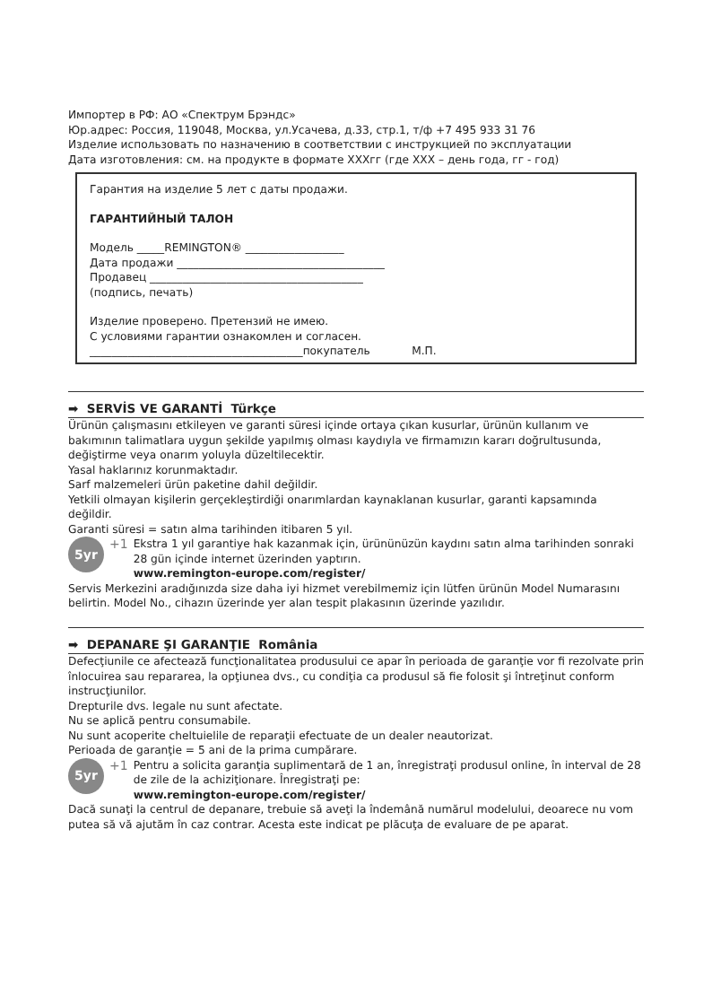Импортер в РФ: АО «Спектрум Брэндс»
Юр.адрес: Россия, 119048, Москва, ул.Усачева, д.33, стр.1, т/ф +7 495 933 31 76
Изделие использовать по назначению в соответствии с инструкцией по эксплуатации
Дата изготовления: см. на продукте в формате XXXгг (где XXX – день года, гг - год)
Гарантия на изделие 5 лет с даты продажи.
ГАРАНТИЙНЫЙ ТАЛОН
Модель _____REMINGTON® __________________
Дата продажи ______________________________________
Продавец _______________________________________
(подпись, печать)
Изделие проверено. Претензий не имею.
С условиями гарантии ознакомлен и согласен.
_______________________________________покупатель М.П.
➡ SERVİS VE GARANTİ Türkçe
Ürünün çalışmasını etkileyen ve garanti süresi içinde ortaya çıkan kusurlar, ürünün kullanım ve bakımının talimatlara uygun şekilde yapılmış olması kaydıyla ve firmamızın kararı doğrultusunda, değiştirme veya onarım yoluyla düzeltilecektir.
Yasal haklarınız korunmaktadır.
Sarf malzemeleri ürün paketine dahil değildir.
Yetkili olmayan kişilerin gerçekleştirdiği onarımlardan kaynaklanan kusurlar, garanti kapsamında değildir.
Garanti süresi = satın alma tarihinden itibaren 5 yıl.
5yr
+1 Ekstra 1 yıl garantiye hak kazanmak için, ürününüzün kaydını satın alma tarihinden sonraki 28 gün içinde internet üzerinden yaptırın.
www.remington-europe.com/register/
Servis Merkezini aradığınızda size daha iyi hizmet verebilmemiz için lütfen ürünün Model Numarasını belirtin. Model No., cihazın üzerinde yer alan tespit plakasının üzerinde yazılıdır.
➡ DEPANARE ŞI GARANŢIE România
Defecţiunile ce afectează funcţionalitatea produsului ce apar în perioada de garanţie vor fi rezolvate prin înlocuirea sau repararea, la opţiunea dvs., cu condiţia ca produsul să fie folosit şi întreţinut conform instrucţiunilor.
Drepturile dvs. legale nu sunt afectate.
Nu se aplică pentru consumabile.
Nu sunt acoperite cheltuielile de reparaţii efectuate de un dealer neautorizat.
Perioada de garanţie = 5 ani de la prima cumpărare.
5yr
+1 Pentru a solicita garanţia suplimentară de 1 an, înregistraţi produsul online, în interval de 28 de zile de la achiziţionare. Înregistraţi pe:
www.remington-europe.com/register/
Dacă sunaţi la centrul de depanare, trebuie să aveţi la îndemână numărul modelului, deoarece nu vom putea să vă ajutăm în caz contrar. Acesta este indicat pe plăcuţa de evaluare de pe aparat.